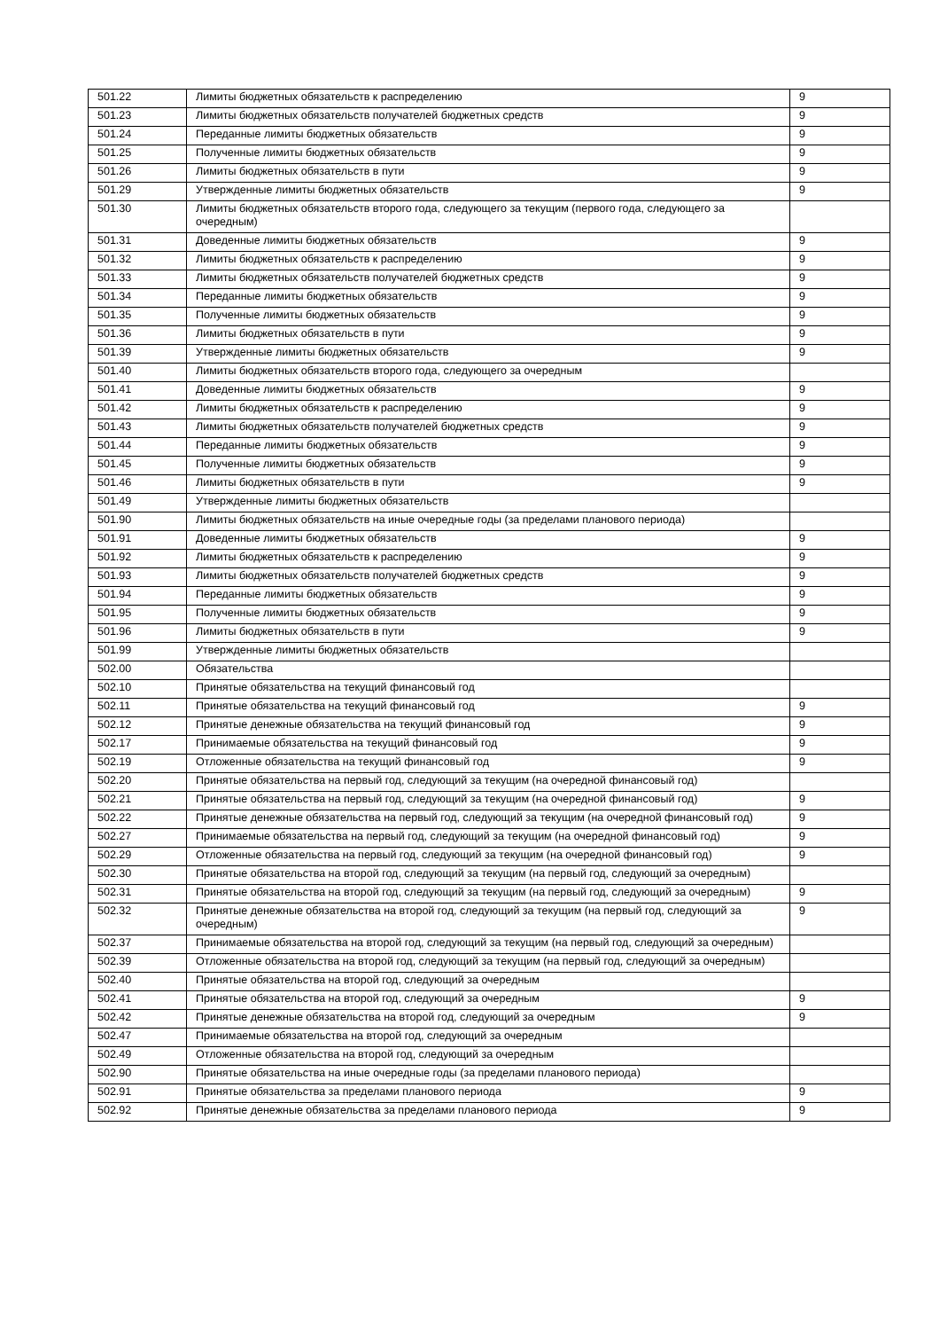| 501.22 | Лимиты бюджетных обязательств к распределению | 9 |
| 501.23 | Лимиты бюджетных обязательств получателей бюджетных средств | 9 |
| 501.24 | Переданные лимиты бюджетных обязательств | 9 |
| 501.25 | Полученные лимиты бюджетных обязательств | 9 |
| 501.26 | Лимиты бюджетных обязательств в пути | 9 |
| 501.29 | Утвержденные лимиты бюджетных обязательств | 9 |
| 501.30 | Лимиты бюджетных обязательств второго года, следующего за текущим (первого года, следующего за очередным) | |
| 501.31 | Доведенные лимиты бюджетных обязательств | 9 |
| 501.32 | Лимиты бюджетных обязательств к распределению | 9 |
| 501.33 | Лимиты бюджетных обязательств получателей бюджетных средств | 9 |
| 501.34 | Переданные лимиты бюджетных обязательств | 9 |
| 501.35 | Полученные лимиты бюджетных обязательств | 9 |
| 501.36 | Лимиты бюджетных обязательств в пути | 9 |
| 501.39 | Утвержденные лимиты бюджетных обязательств | 9 |
| 501.40 | Лимиты бюджетных обязательств второго года, следующего за очередным | |
| 501.41 | Доведенные лимиты бюджетных обязательств | 9 |
| 501.42 | Лимиты бюджетных обязательств к распределению | 9 |
| 501.43 | Лимиты бюджетных обязательств получателей бюджетных средств | 9 |
| 501.44 | Переданные лимиты бюджетных обязательств | 9 |
| 501.45 | Полученные лимиты бюджетных обязательств | 9 |
| 501.46 | Лимиты бюджетных обязательств в пути | 9 |
| 501.49 | Утвержденные лимиты бюджетных обязательств | |
| 501.90 | Лимиты бюджетных обязательств на иные очередные годы (за пределами планового периода) | |
| 501.91 | Доведенные лимиты бюджетных обязательств | 9 |
| 501.92 | Лимиты бюджетных обязательств к распределению | 9 |
| 501.93 | Лимиты бюджетных обязательств получателей бюджетных средств | 9 |
| 501.94 | Переданные лимиты бюджетных обязательств | 9 |
| 501.95 | Полученные лимиты бюджетных обязательств | 9 |
| 501.96 | Лимиты бюджетных обязательств в пути | 9 |
| 501.99 | Утвержденные лимиты бюджетных обязательств | |
| 502.00 | Обязательства | |
| 502.10 | Принятые обязательства на текущий финансовый год | |
| 502.11 | Принятые обязательства на текущий финансовый год | 9 |
| 502.12 | Принятые денежные обязательства на текущий финансовый год | 9 |
| 502.17 | Принимаемые обязательства на текущий финансовый год | 9 |
| 502.19 | Отложенные обязательства на текущий финансовый год | 9 |
| 502.20 | Принятые обязательства на первый год, следующий за текущим (на очередной финансовый год) | |
| 502.21 | Принятые обязательства на первый год, следующий за текущим (на очередной финансовый год) | 9 |
| 502.22 | Принятые денежные обязательства на первый год, следующий за текущим (на очередной финансовый год) | 9 |
| 502.27 | Принимаемые обязательства на первый год, следующий за текущим (на очередной финансовый год) | 9 |
| 502.29 | Отложенные обязательства на первый год, следующий за текущим (на очередной финансовый год) | 9 |
| 502.30 | Принятые обязательства на второй год, следующий за текущим (на первый год, следующий за очередным) | |
| 502.31 | Принятые обязательства на второй год, следующий за текущим (на первый год, следующий за очередным) | 9 |
| 502.32 | Принятые денежные обязательства на второй год, следующий за текущим (на первый год, следующий за очередным) | 9 |
| 502.37 | Принимаемые обязательства на второй год, следующий за текущим (на первый год, следующий за очередным) | |
| 502.39 | Отложенные обязательства на второй год, следующий за текущим (на первый год, следующий за очередным) | |
| 502.40 | Принятые обязательства на второй год, следующий за очередным | |
| 502.41 | Принятые обязательства на второй год, следующий за очередным | 9 |
| 502.42 | Принятые денежные обязательства на второй год, следующий за очередным | 9 |
| 502.47 | Принимаемые обязательства на второй год, следующий за очередным | |
| 502.49 | Отложенные обязательства на второй год, следующий за очередным | |
| 502.90 | Принятые обязательства на иные очередные годы (за пределами планового периода) | |
| 502.91 | Принятые обязательства за пределами планового периода | 9 |
| 502.92 | Принятые денежные обязательства за пределами планового периода | 9 |